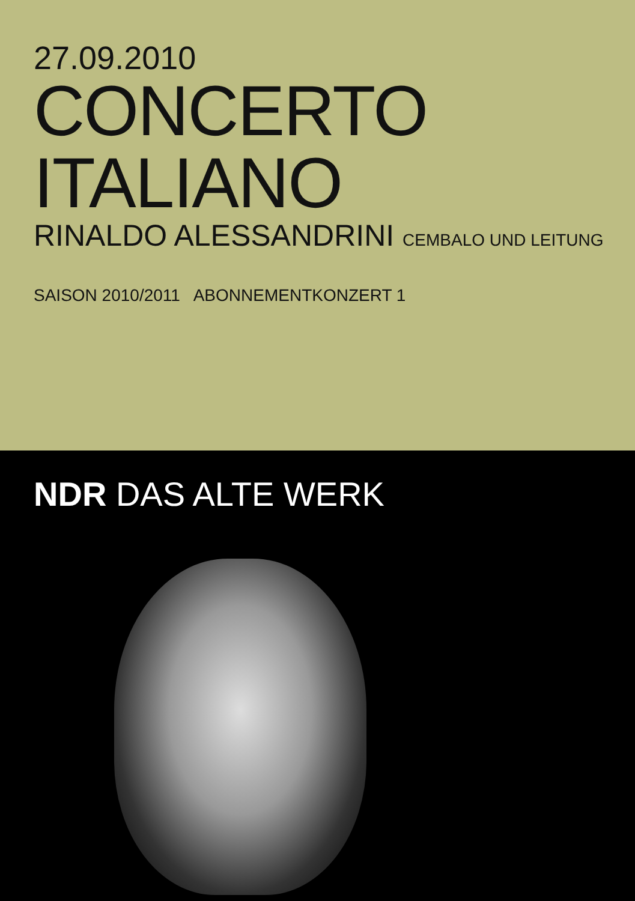27.09.2010
CONCERTO ITALIANO
RINALDO ALESSANDRINI CEMBALO UND LEITUNG
SAISON 2010/2011 ABONNEMENTKONZERT 1
NDR DAS ALTE WERK